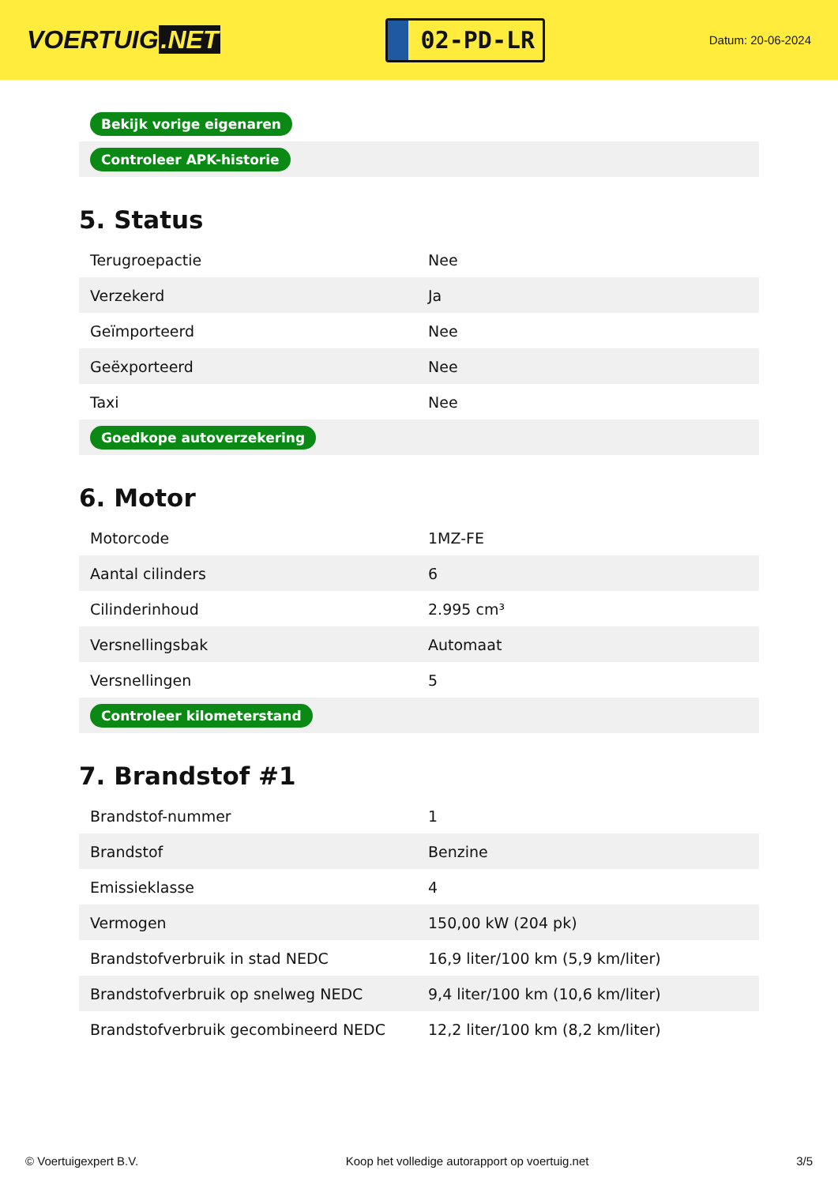VOERTUIG.NET
02-PD-LR
Datum: 20-06-2024
| Bekijk vorige eigenaren | |
| Controleer APK-historie | |
5. Status
| Terugroepactie | Nee |
| Verzekerd | Ja |
| Geïmporteerd | Nee |
| Geëxporteerd | Nee |
| Taxi | Nee |
| Goedkope autoverzekering | |
6. Motor
| Motorcode | 1MZ-FE |
| Aantal cilinders | 6 |
| Cilinderinhoud | 2.995 cm³ |
| Versnellingsbak | Automaat |
| Versnellingen | 5 |
| Controleer kilometerstand | |
7. Brandstof #1
| Brandstof-nummer | 1 |
| Brandstof | Benzine |
| Emissieklasse | 4 |
| Vermogen | 150,00 kW (204 pk) |
| Brandstofverbruik in stad NEDC | 16,9 liter/100 km (5,9 km/liter) |
| Brandstofverbruik op snelweg NEDC | 9,4 liter/100 km (10,6 km/liter) |
| Brandstofverbruik gecombineerd NEDC | 12,2 liter/100 km (8,2 km/liter) |
© Voertuigexpert B.V. Koop het volledige autorapport op voertuig.net 3/5